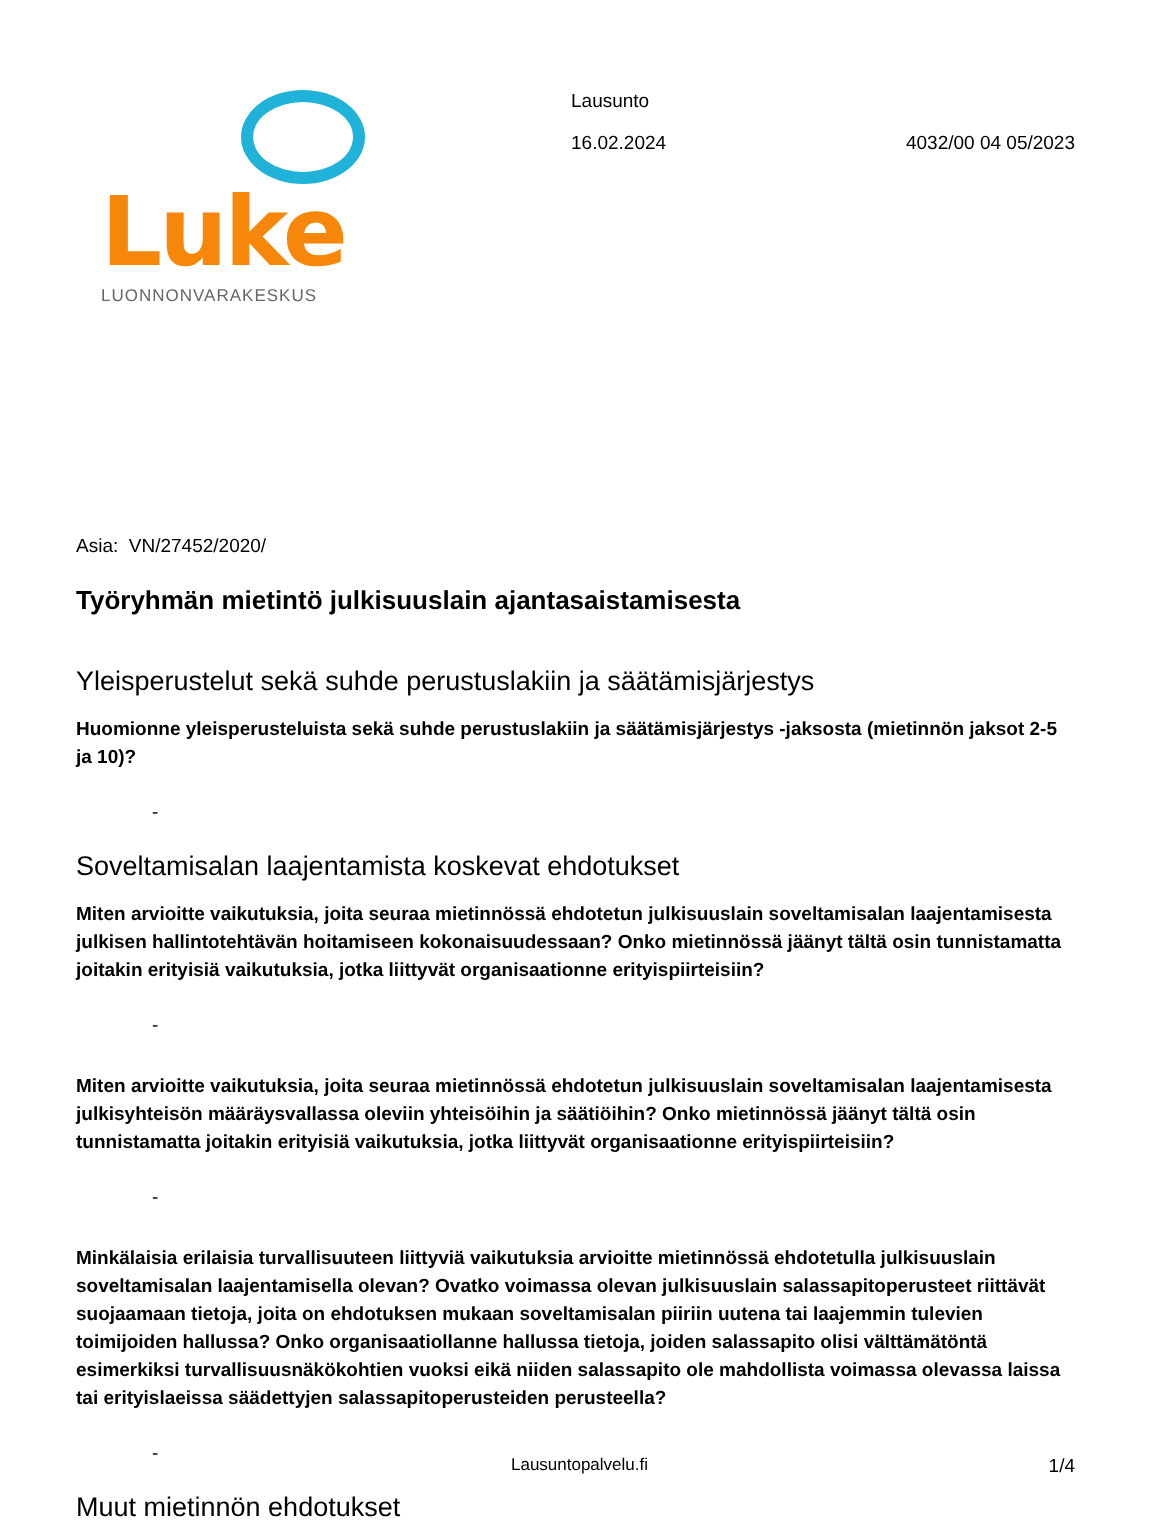Luke
LUONNONVARAKESKUS
Lausunto
16.02.2024 4032/00 04 05/2023
Asia: VN/27452/2020/
Työryhmän mietintö julkisuuslain ajantasaistamisesta
Yleisperustelut sekä suhde perustuslakiin ja säätämisjärjestys
Huomionne yleisperusteluista sekä suhde perustuslakiin ja säätämisjärjestys -jaksosta (mietinnön jaksot 2-5 ja 10)?
-
Soveltamisalan laajentamista koskevat ehdotukset
Miten arvioitte vaikutuksia, joita seuraa mietinnössä ehdotetun julkisuuslain soveltamisalan laajentamisesta julkisen hallintotehtävän hoitamiseen kokonaisuudessaan? Onko mietinnössä jäänyt tältä osin tunnistamatta joitakin erityisiä vaikutuksia, jotka liittyvät organisaationne erityispiirteisiin?
-
Miten arvioitte vaikutuksia, joita seuraa mietinnössä ehdotetun julkisuuslain soveltamisalan laajentamisesta julkisyhteisön määräysvallassa oleviin yhteisöihin ja säätiöihin? Onko mietinnössä jäänyt tältä osin tunnistamatta joitakin erityisiä vaikutuksia, jotka liittyvät organisaationne erityispiirteisiin?
-
Minkälaisia erilaisia turvallisuuteen liittyviä vaikutuksia arvioitte mietinnössä ehdotetulla julkisuuslain soveltamisalan laajentamisella olevan? Ovatko voimassa olevan julkisuuslain salassapitoperusteet riittävät suojaamaan tietoja, joita on ehdotuksen mukaan soveltamisalan piiriin uutena tai laajemmin tulevien toimijoiden hallussa? Onko organisaatiollanne hallussa tietoja, joiden salassapito olisi välttämätöntä esimerkiksi turvallisuusnäkökohtien vuoksi eikä niiden salassapito ole mahdollista voimassa olevassa laissa tai erityislaeissa säädettyjen salassapitoperusteiden perusteella?
-
Muut mietinnön ehdotukset
Lausuntopalvelu.fi
1/4